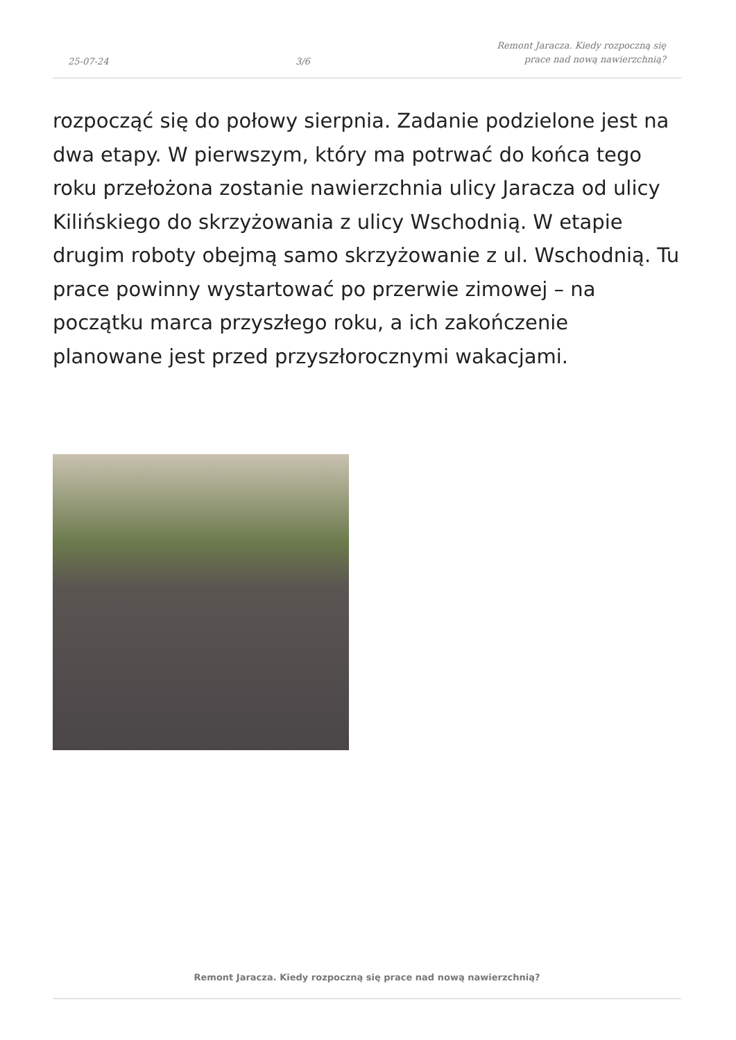25-07-24
3/6
Remont Jaracza. Kiedy rozpoczną się
prace nad nową nawierzchnią?
rozpocząć się do połowy sierpnia. Zadanie podzielone jest na dwa etapy. W pierwszym, który ma potrwać do końca tego roku przełożona zostanie nawierzchnia ulicy Jaracza od ulicy Kilińskiego do skrzyżowania z ulicy Wschodnią. W etapie drugim roboty obejmą samo skrzyżowanie z ul. Wschodnią. Tu prace powinny wystartować po przerwie zimowej – na początku marca przyszłego roku, a ich zakończenie planowane jest przed przyszłorocznymi wakacjami.
Remont Jaracza. Kiedy rozpoczną się prace nad nową nawierzchnią?